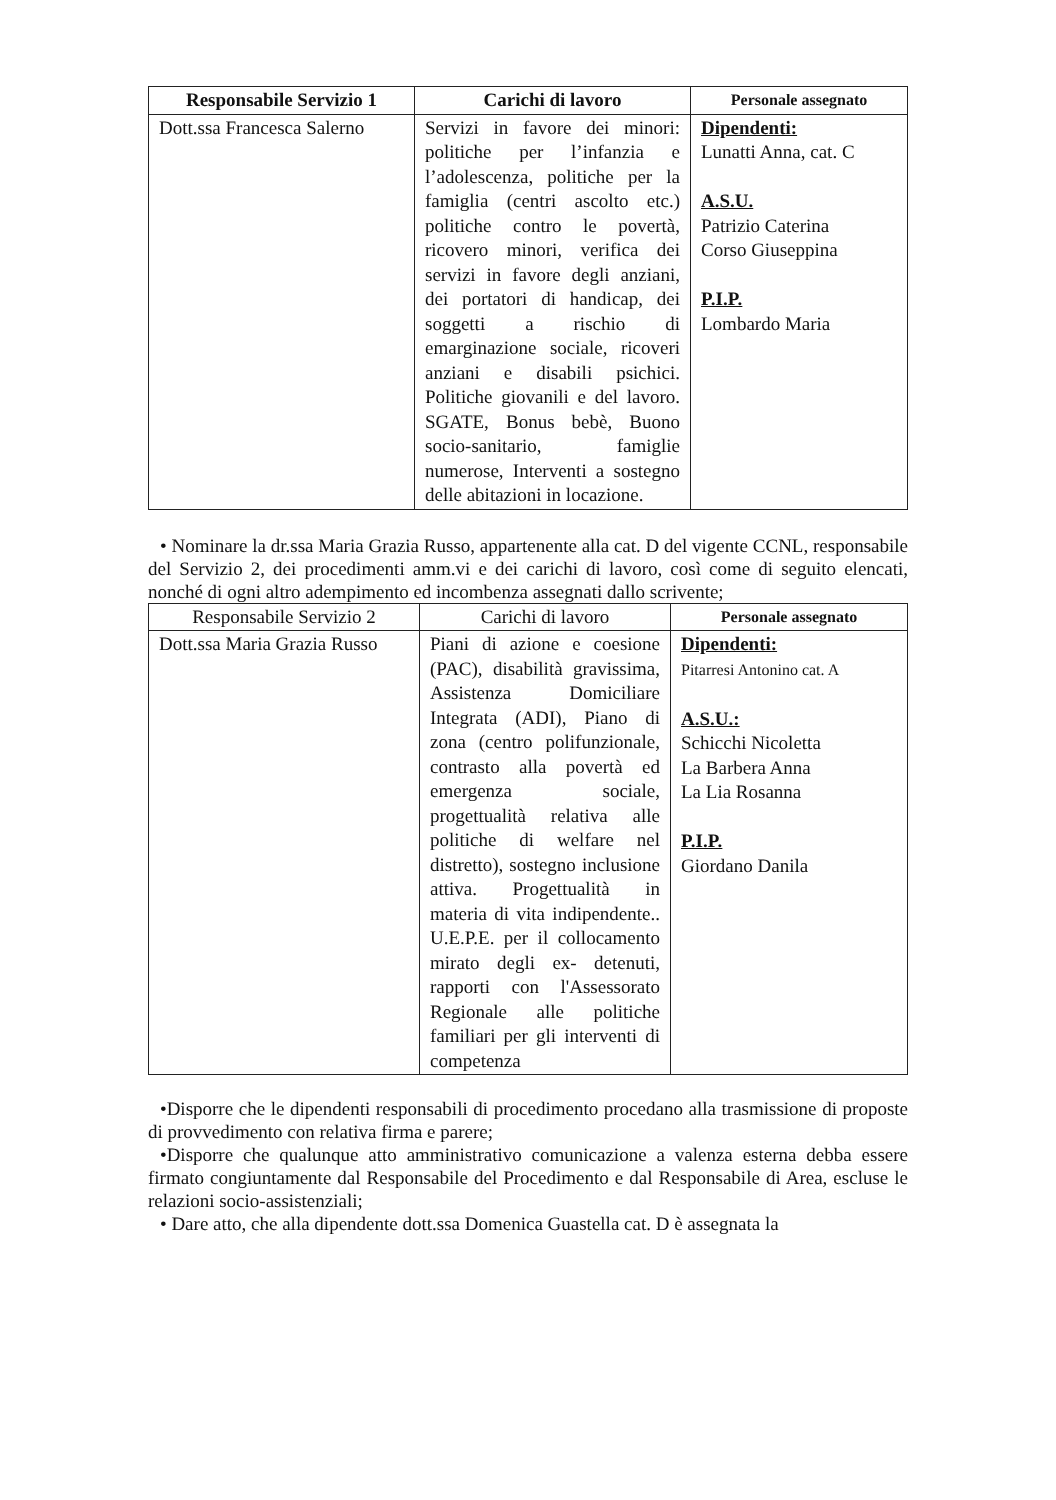| Responsabile Servizio 1 | Carichi di lavoro | Personale assegnato |
| --- | --- | --- |
| Dott.ssa Francesca Salerno | Servizi in favore dei minori: politiche per l’infanzia e l’adolescenza, politiche per la famiglia (centri ascolto etc.) politiche contro le povertà, ricovero minori, verifica dei servizi in favore degli anziani, dei portatori di handicap, dei soggetti a rischio di emarginazione sociale, ricoveri anziani e disabili psichici. Politiche giovanili e del lavoro. SGATE, Bonus bebè, Buono socio-sanitario, famiglie numerose, Interventi a sostegno delle abitazioni in locazione. | Dipendenti: Lunatti Anna, cat. C A.S.U. Patrizio Caterina Corso Giuseppina P.I.P. Lombardo Maria |
• Nominare la dr.ssa Maria Grazia Russo, appartenente alla cat. D del vigente CCNL, responsabile del Servizio 2, dei procedimenti amm.vi e dei carichi di lavoro, così come di seguito elencati, nonché di ogni altro adempimento ed incombenza assegnati dallo scrivente;
| Responsabile Servizio 2 | Carichi di lavoro | Personale assegnato |
| Dott.ssa Maria Grazia Russo | Piani di azione e coesione (PAC), disabilità gravissima, Assistenza Domiciliare Integrata (ADI), Piano di zona (centro polifunzionale, contrasto alla povertà ed emergenza sociale, progettualità relativa alle politiche di welfare nel distretto), sostegno inclusione attiva. Progettualità in materia di vita indipendente.. U.E.P.E. per il collocamento mirato degli ex- detenuti, rapporti con l'Assessorato Regionale alle politiche familiari per gli interventi di competenza | Dipendenti: Pitarresi Antonino cat. A A.S.U.: Schicchi Nicoletta La Barbera Anna La Lia Rosanna P.I.P. Giordano Danila |
•Disporre che le dipendenti responsabili di procedimento procedano alla trasmissione di proposte di provvedimento con relativa firma e parere;
•Disporre che qualunque atto amministrativo comunicazione a valenza esterna debba essere firmato congiuntamente dal Responsabile del Procedimento e dal Responsabile di Area, escluse le relazioni socio-assistenziali;
• Dare atto, che alla dipendente dott.ssa Domenica Guastella cat. D è assegnata la